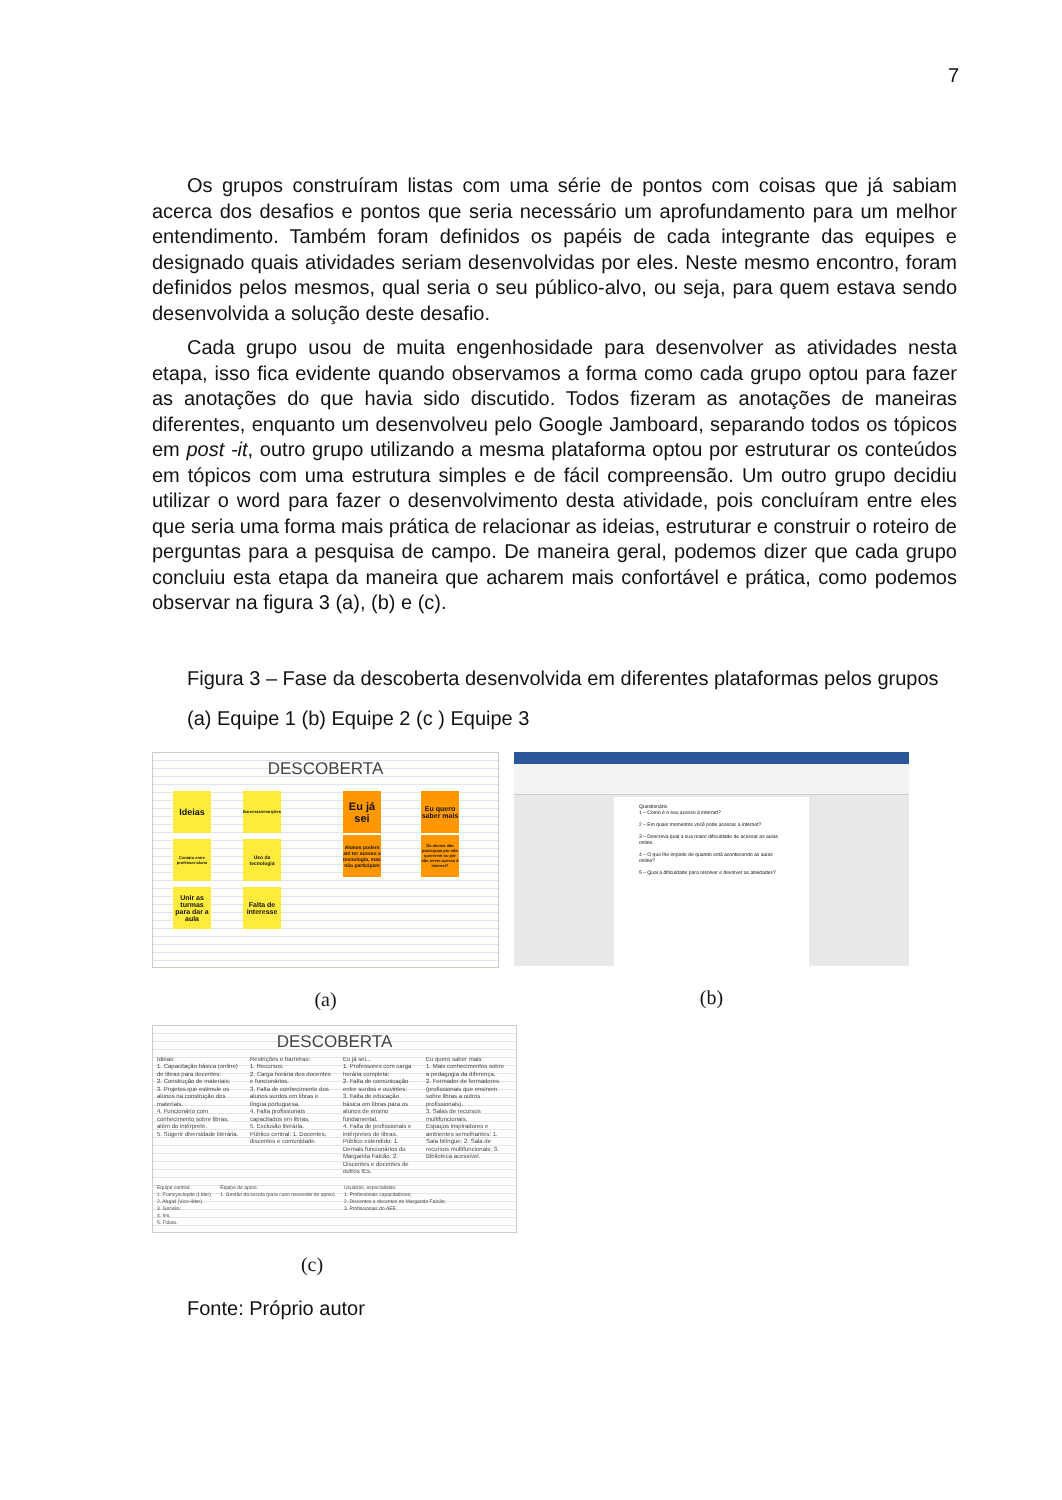7
Os grupos construíram listas com uma série de pontos com coisas que já sabiam acerca dos desafios e pontos que seria necessário um aprofundamento para um melhor entendimento. Também foram definidos os papéis de cada integrante das equipes e designado quais atividades seriam desenvolvidas por eles. Neste mesmo encontro, foram definidos pelos mesmos, qual seria o seu público-alvo, ou seja, para quem estava sendo desenvolvida a solução deste desafio.
Cada grupo usou de muita engenhosidade para desenvolver as atividades nesta etapa, isso fica evidente quando observamos a forma como cada grupo optou para fazer as anotações do que havia sido discutido. Todos fizeram as anotações de maneiras diferentes, enquanto um desenvolveu pelo Google Jamboard, separando todos os tópicos em post -it, outro grupo utilizando a mesma plataforma optou por estruturar os conteúdos em tópicos com uma estrutura simples e de fácil compreensão. Um outro grupo decidiu utilizar o word para fazer o desenvolvimento desta atividade, pois concluíram entre eles que seria uma forma mais prática de relacionar as ideias, estruturar e construir o roteiro de perguntas para a pesquisa de campo. De maneira geral, podemos dizer que cada grupo concluiu esta etapa da maneira que acharem mais confortável e prática, como podemos observar na figura 3 (a), (b) e (c).
Figura 3 – Fase da descoberta desenvolvida em diferentes plataformas pelos grupos
(a) Equipe 1 (b) Equipe 2 (c ) Equipe 3
DESCOBERTA
Ideias
Barreiras/restrições
Eu já sei
Eu quero saber mais
Contato entre professor-aluno
Uso da tecnologia
Alunos podem até ter acesso a tecnologia, mas não participam
Os alunos não participam por não quererem ou por não terem acesso à internet?
Unir as turmas para dar a aula
Falta de interesse
(a)
Questionário
1 – Como é o seu acesso à internet?
2 – Em quais momentos você pode acessar a internet?
3 – Descreva qual a sua maior dificuldade de acessar as aulas online.
4 – O que lhe impede de quando está acontecendo as aulas online?
5 – Qual a dificuldade para resolver e devolver as atividades?
(b)
DESCOBERTA
Ideias:
1. Capacitação básica (online) de libras para docentes;
2. Construção de materiais;
3. Projetos que estimule os alunos na construção dos materiais.
4. Funcionário com conhecimento sobre libras, além do intérprete.
5. Sugerir diversidade literária.
Restrições e barreiras:
1. Recursos;
2. Carga horária dos docentes e funcionários.
3. Falta de conhecimento dos alunos surdos em libras e língua portuguesa.
4. Falta profissionais capacitados em libras.
5. Exclusão literária.
Público central: 1. Docentes, discentes e comunidade.
Eu já sei...
1. Professores com carga horária completa;
2. Falta de comunicação entre surdos e ouvintes;
3. Falta de educação básica em libras para os alunos de ensino fundamental.
4. Falta de profissionais e intérpretes de libras.
Público estendido: 1. Demais funcionários do Margarida Falcão. 2. Discentes e docentes de outros IEs.
Eu quero saber mais:
1. Mais conhecimentos sobre a pedagogia da diferença.
2. Formador de formadores (profissionais que ensinem sobre libras a outros profissionais).
3. Salas de recursos multifuncionais.
Espaços inspiradores e ambientes semelhantes: 1. Sala bilíngue; 2. Sala de recursos multifuncionais; 3. Biblioteca acessível.
Equipe central:
1. Francyscleyde (Líder).
2. Abgail (Vice-líder).
3. Gircelio.
4. Iris.
5. Flávia.
Equipe de apoio:
1. Gestão da escola (para caso necessite de apoio).
Usuários, especialistas:
1. Profissionais capacitadores;
2. Discentes e docentes do Margarida Falcão;
3. Profissionais do AEE.
(c)
Fonte: Próprio autor